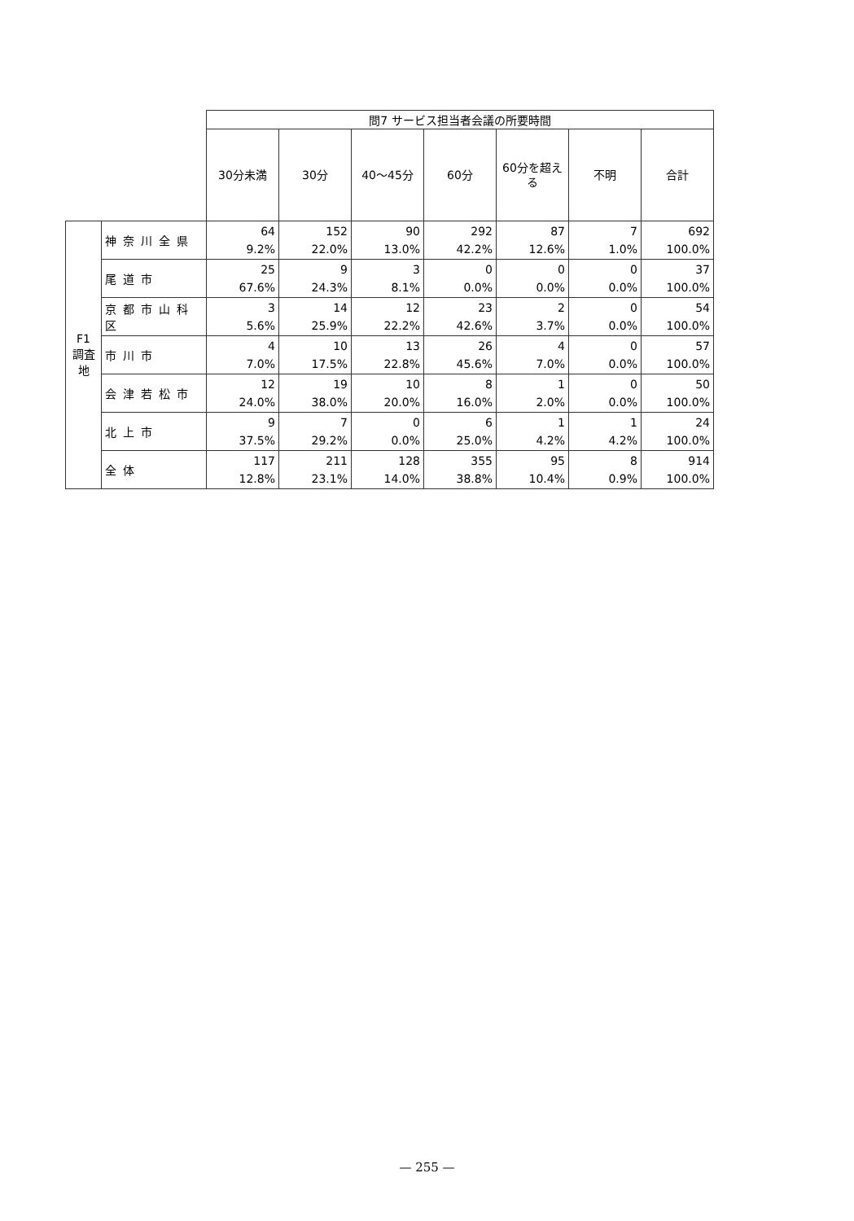| | | 問7 サービス担当者会議の所要時間 | | | | | | |
| | | 30分未満 | 30分 | 40〜45分 | 60分 | 60分を超える | 不明 | 合計 |
| F1 調査地 | 神奈川全県 | 64 9.2% | 152 22.0% | 90 13.0% | 292 42.2% | 87 12.6% | 7 1.0% | 692 100.0% |
| | 尾道市 | 25 67.6% | 9 24.3% | 3 8.1% | 0 0.0% | 0 0.0% | 0 0.0% | 37 100.0% |
| | 京都市山科区 | 3 5.6% | 14 25.9% | 12 22.2% | 23 42.6% | 2 3.7% | 0 0.0% | 54 100.0% |
| | 市川市 | 4 7.0% | 10 17.5% | 13 22.8% | 26 45.6% | 4 7.0% | 0 0.0% | 57 100.0% |
| | 会津若松市 | 12 24.0% | 19 38.0% | 10 20.0% | 8 16.0% | 1 2.0% | 0 0.0% | 50 100.0% |
| | 北上市 | 9 37.5% | 7 29.2% | 0 0.0% | 6 25.0% | 1 4.2% | 1 4.2% | 24 100.0% |
| | 全体 | 117 12.8% | 211 23.1% | 128 14.0% | 355 38.8% | 95 10.4% | 8 0.9% | 914 100.0% |
— 255 —